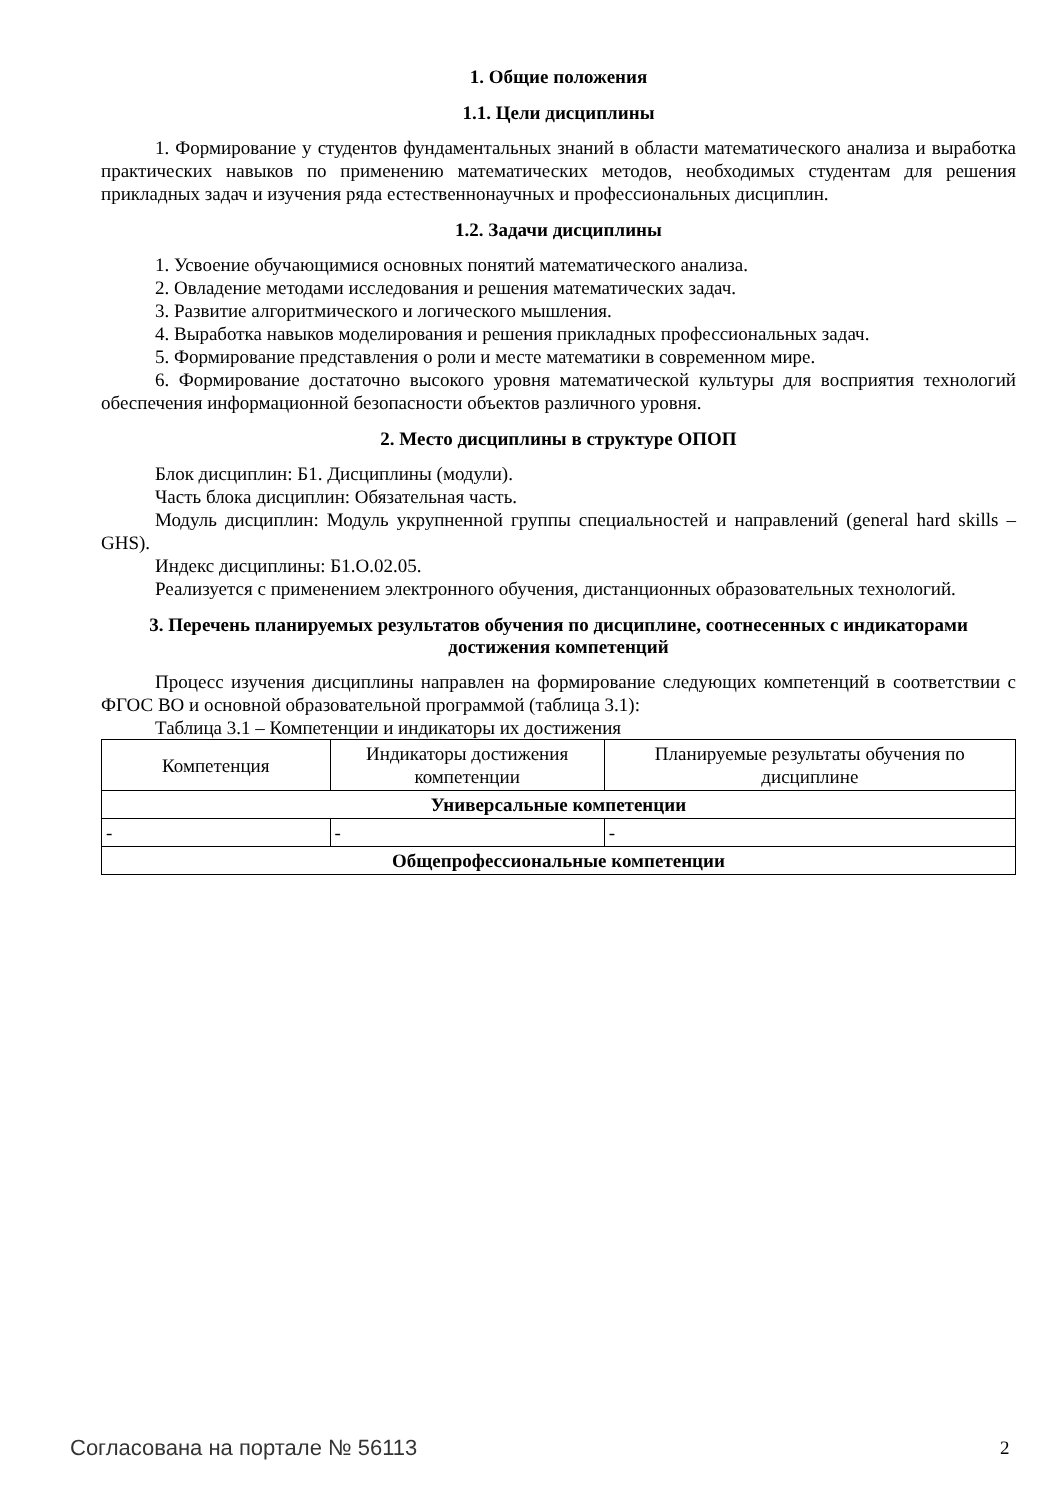1. Общие положения
1.1. Цели дисциплины
1. Формирование у студентов фундаментальных знаний в области математического анализа и выработка практических навыков по применению математических методов, необходимых студентам для решения прикладных задач и изучения ряда естественнонаучных и профессиональных дисциплин.
1.2. Задачи дисциплины
1. Усвоение обучающимися основных понятий математического анализа.
2. Овладение методами исследования и решения математических задач.
3. Развитие алгоритмического и логического мышления.
4. Выработка навыков моделирования и решения прикладных профессиональных задач.
5. Формирование представления о роли и месте математики в современном мире.
6. Формирование достаточно высокого уровня математической культуры для восприятия технологий обеспечения информационной безопасности объектов различного уровня.
2. Место дисциплины в структуре ОПОП
Блок дисциплин: Б1. Дисциплины (модули).
Часть блока дисциплин: Обязательная часть.
Модуль дисциплин: Модуль укрупненной группы специальностей и направлений (general hard skills – GHS).
Индекс дисциплины: Б1.О.02.05.
Реализуется с применением электронного обучения, дистанционных образовательных технологий.
3. Перечень планируемых результатов обучения по дисциплине, соотнесенных с индикаторами достижения компетенций
Процесс изучения дисциплины направлен на формирование следующих компетенций в соответствии с ФГОС ВО и основной образовательной программой (таблица 3.1):
Таблица 3.1 – Компетенции и индикаторы их достижения
| Компетенция | Индикаторы достижения компетенции | Планируемые результаты обучения по дисциплине |
| --- | --- | --- |
| Универсальные компетенции | | |
| - | - | - |
| Общепрофессиональные компетенции | | |
Согласована на портале № 56113 2